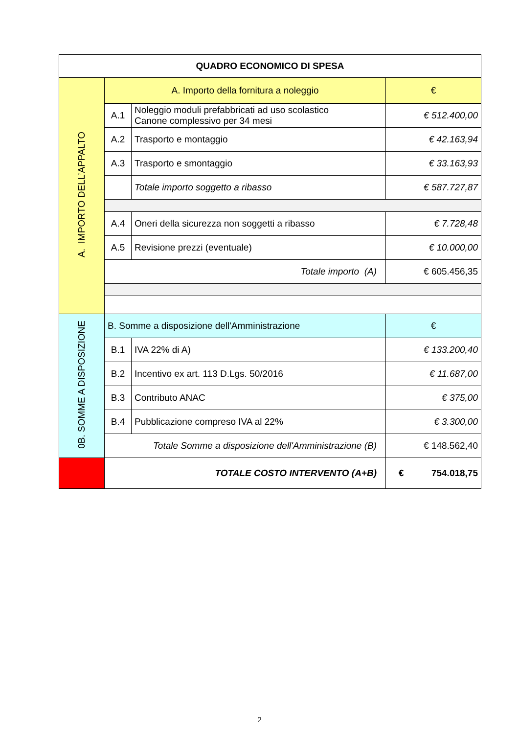| QUADRO ECONOMICO DI SPESA | | | |
| --- | --- | --- | --- |
| A. IMPORTO DELL’APPALTO | A. Importo della fornitura a noleggio | | € |
| | A.1 | Noleggio moduli prefabbricati ad uso scolastico Canone complessivo per 34 mesi | € 512.400,00 |
| | A.2 | Trasporto e montaggio | € 42.163,94 |
| | A.3 | Trasporto e smontaggio | € 33.163,93 |
| | | Totale importo soggetto a ribasso | € 587.727,87 |
| | A.4 | Oneri della sicurezza non soggetti a ribasso | € 7.728,48 |
| | A.5 | Revisione prezzi (eventuale) | € 10.000,00 |
| | Totale importo (A) | | € 605.456,35 |
| 0B. SOMME A DISPOSIZIONE | B. Somme a disposizione dell'Amministrazione | | € |
| | B.1 | IVA 22% di A) | € 133.200,40 |
| | B.2 | Incentivo ex art. 113 D.Lgs. 50/2016 | € 11.687,00 |
| | B.3 | Contributo ANAC | € 375,00 |
| | B.4 | Pubblicazione compreso IVA al 22% | € 3.300,00 |
| | Totale Somme a disposizione dell'Amministrazione (B) | | € 148.562,40 |
| | TOTALE COSTO INTERVENTO (A+B) | | € 754.018,75 |
2